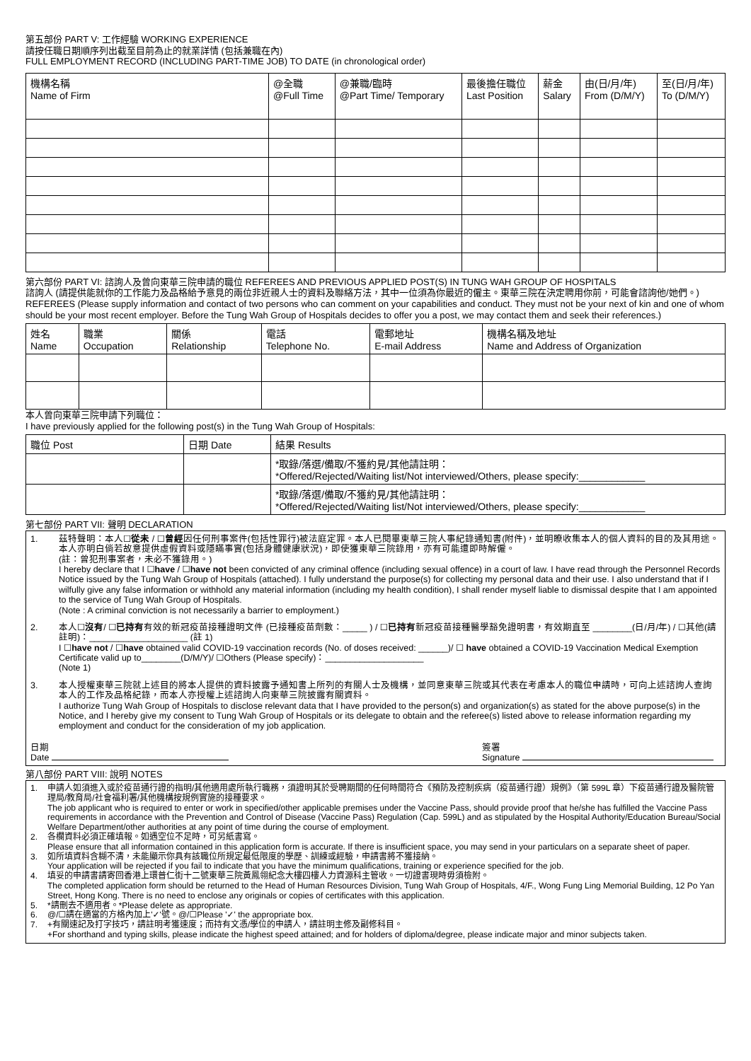第五部份 PART V: 工作經驗 WORKING EXPERIENCE
請按任職日期順序列出截至目前為止的就業詳情 (包括兼職在內)
FULL EMPLOYMENT RECORD (INCLUDING PART-TIME JOB) TO DATE (in chronological order)
| 機構名稱 Name of Firm | @全職 @Full Time | @兼職/臨時 @Part Time/ Temporary | 最後擔任職位 Last Position | 薪金 Salary | 由(日/月/年) From (D/M/Y) | 至(日/月/年) To (D/M/Y) |
| --- | --- | --- | --- | --- | --- | --- |
第六部份 PART VI: 諮詢人及曾向東華三院申請的職位 REFEREES AND PREVIOUS APPLIED POST(S) IN TUNG WAH GROUP OF HOSPITALS
諮詢人 (請提供能就你的工作能力及品格給予意見的兩位非近親人士的資料及聯絡方法，其中一位須為你最近的僱主。東華三院在決定聘用你前，可能會諮詢他/她們。)
REFEREES (Please supply information and contact of two persons who can comment on your capabilities and conduct. They must not be your next of kin and one of whom should be your most recent employer. Before the Tung Wah Group of Hospitals decides to offer you a post, we may contact them and seek their references.)
| 姓名 Name | 職業 Occupation | 關係 Relationship | 電話 Telephone No. | 電郵地址 E-mail Address | 機構名稱及地址 Name and Address of Organization |
| --- | --- | --- | --- | --- | --- |
本人曾向東華三院申請下列職位：
I have previously applied for the following post(s) in the Tung Wah Group of Hospitals:
| 職位 Post | 日期 Date | 結果 Results |
| --- | --- | --- |
| | | *取錄/落選/備取/不獲約見/其他請註明： *Offered/Rejected/Waiting list/Not interviewed/Others, please specify:____________ |
| | | *取錄/落選/備取/不獲約見/其他請註明： *Offered/Rejected/Waiting list/Not interviewed/Others, please specify:____________ |
第七部份 PART VII: 聲明 DECLARATION
1. 茲特聲明：本人☐從未 / ☐曾經因任何刑事案件(包括性罪行)被法庭定罪。本人已閱畢東華三院人事紀錄通知書(附件)，並明瞭收集本人的個人資料的目的及其用途。本人亦明白倘若故意提供虛假資料或隱瞞事實(包括身體健康狀況)，即使獲東華三院錄用，亦有可能遭即時解僱。
(註：曾犯刑事案者，未必不獲錄用。)
I hereby declare that I ☐have / ☐have not been convicted of any criminal offence (including sexual offence) in a court of law. I have read through the Personnel Records Notice issued by the Tung Wah Group of Hospitals (attached). I fully understand the purpose(s) for collecting my personal data and their use. I also understand that if I wilfully give any false information or withhold any material information (including my health condition), I shall render myself liable to dismissal despite that I am appointed to the service of Tung Wah Group of Hospitals.
(Note : A criminal conviction is not necessarily a barrier to employment.)
2. 本人☐沒有/ ☐已持有有效的新冠疫苗接種證明文件 (已接種疫苗劑數：_____ ) / ☐已持有新冠疫苗接種醫學豁免證明書，有效期直至 ________(日/月/年) / ☐其他(請註明)：____________________ (註 1)
I ☐have not / ☐have obtained valid COVID-19 vaccination records (No. of doses received: ______)/ ☐ have obtained a COVID-19 Vaccination Medical Exemption Certificate valid up to________(D/M/Y)/ ☐Others (Please specify)：____________________
(Note 1)
3. 本人授權東華三院就上述目的將本人提供的資料披露予通知書上所列的有關人士及機構，並同意東華三院或其代表在考慮本人的職位申請時，可向上述諮詢人查詢本人的工作及品格紀錄，而本人亦授權上述諮詢人向東華三院披露有關資料。
I authorize Tung Wah Group of Hospitals to disclose relevant data that I have provided to the person(s) and organization(s) as stated for the above purpose(s) in the Notice, and I hereby give my consent to Tung Wah Group of Hospitals or its delegate to obtain and the referee(s) listed above to release information regarding my employment and conduct for the consideration of my job application.
日期
Date
簽署
Signature
第八部份 PART VIII: 說明 NOTES
1. 申請人如須進入或於疫苗通行證的指明/其他適用處所執行職務，須證明其於受聘期間的任何時間符合《預防及控制疾病（疫苗通行證）規例》（第 599L 章）下疫苗通行證及醫院管理局/教育局/社會福利署/其他機構按規例實施的接種要求。
The job applicant who is required to enter or work in specified/other applicable premises under the Vaccine Pass, should provide proof that he/she has fulfilled the Vaccine Pass requirements in accordance with the Prevention and Control of Disease (Vaccine Pass) Regulation (Cap. 599L) and as stipulated by the Hospital Authority/Education Bureau/Social Welfare Department/other authorities at any point of time during the course of employment.
2. 各欄資料必須正確填報。如遇空位不足時，可另紙書寫。
Please ensure that all information contained in this application form is accurate. If there is insufficient space, you may send in your particulars on a separate sheet of paper.
3. 如所填資料含糊不清，未能顯示你具有該職位所規定最低限度的學歷、訓練或經驗，申請書將不獲接納。
Your application will be rejected if you fail to indicate that you have the minimum qualifications, training or experience specified for the job.
4. 填妥的申請書請寄回香港上環普仁街十二號東華三院黃鳳翎紀念大樓四樓人力資源科主管收。一切證書現時毋須檢附。
The completed application form should be returned to the Head of Human Resources Division, Tung Wah Group of Hospitals, 4/F., Wong Fung Ling Memorial Building, 12 Po Yan Street, Hong Kong. There is no need to enclose any originals or copies of certificates with this application.
5. *請刪去不適用者。*Please delete as appropriate.
6. @/☐請在適當的方格內加上'✓'號。@/☐Please '✓' the appropriate box.
7. +有關速記及打字技巧，請註明考獲速度；而持有文憑/學位的申請人，請註明主修及副修科目。
+For shorthand and typing skills, please indicate the highest speed attained; and for holders of diploma/degree, please indicate major and minor subjects taken.